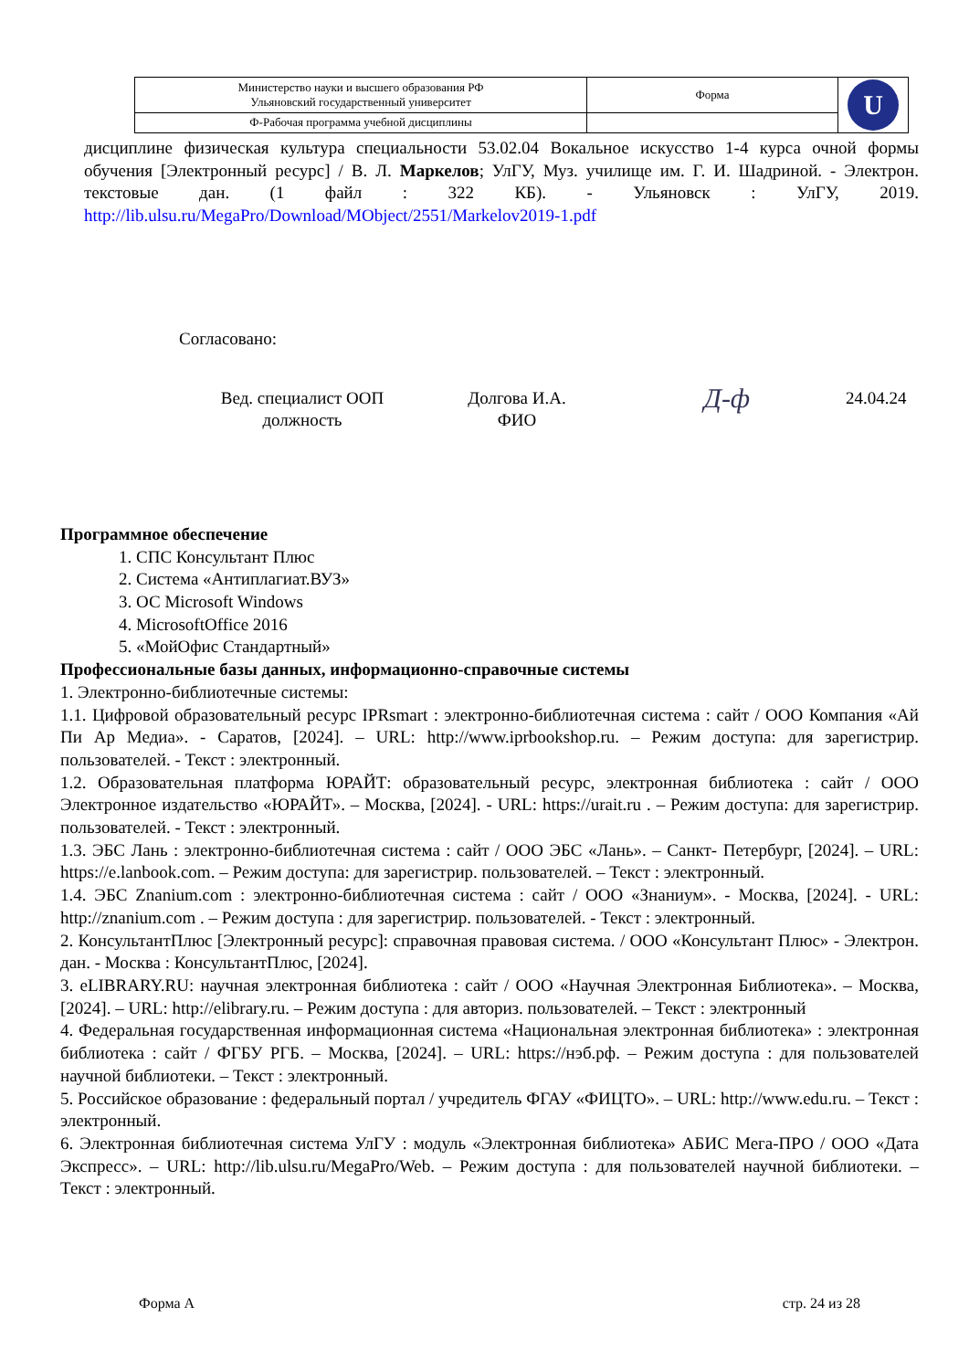| Министерство науки и высшего образования РФ Ульяновский государственный университет | Форма | U |
| Ф-Рабочая программа учебной дисциплины | | |
дисциплине физическая культура специальности 53.02.04 Вокальное искусство 1-4 курса очной формы обучения [Электронный ресурс] / В. Л. Маркелов; УлГУ, Муз. училище им. Г. И. Шадриной. - Электрон. текстовые дан. (1 файл : 322 КБ). - Ульяновск : УлГУ, 2019. http://lib.ulsu.ru/MegaPro/Download/MObject/2551/Markelov2019-1.pdf
Согласовано:
Вед. специалист ООП
должность
Долгова И.А.
ФИО
Д‑ф
24.04.24
Программное обеспечение
1. СПС Консультант Плюс
2. Система «Антиплагиат.ВУЗ»
3. ОС Microsoft Windows
4. MicrosoftOffice 2016
5. «МойОфис Стандартный»
Профессиональные базы данных, информационно-справочные системы
1. Электронно-библиотечные системы:
1.1. Цифровой образовательный ресурс IPRsmart : электронно-библиотечная система : сайт / ООО Компания «Ай Пи Ар Медиа». - Саратов, [2024]. – URL: http://www.iprbookshop.ru. – Режим доступа: для зарегистрир. пользователей. - Текст : электронный.
1.2. Образовательная платформа ЮРАЙТ: образовательный ресурс, электронная библиотека : сайт / ООО Электронное издательство «ЮРАЙТ». – Москва, [2024]. - URL: https://urait.ru . – Режим доступа: для зарегистрир. пользователей. - Текст : электронный.
1.3. ЭБС Лань : электронно-библиотечная система : сайт / ООО ЭБС «Лань». – Санкт- Петербург, [2024]. – URL: https://e.lanbook.com. – Режим доступа: для зарегистрир. пользователей. – Текст : электронный.
1.4. ЭБС Znanium.com : электронно-библиотечная система : сайт / ООО «Знаниум». - Москва, [2024]. - URL: http://znanium.com . – Режим доступа : для зарегистрир. пользователей. - Текст : электронный.
2. КонсультантПлюс [Электронный ресурс]: справочная правовая система. / ООО «Консультант Плюс» - Электрон. дан. - Москва : КонсультантПлюс, [2024].
3. eLIBRARY.RU: научная электронная библиотека : сайт / ООО «Научная Электронная Библиотека». – Москва, [2024]. – URL: http://elibrary.ru. – Режим доступа : для авториз. пользователей. – Текст : электронный
4. Федеральная государственная информационная система «Национальная электронная библиотека» : электронная библиотека : сайт / ФГБУ РГБ. – Москва, [2024]. – URL: https://нэб.рф. – Режим доступа : для пользователей научной библиотеки. – Текст : электронный.
5. Российское образование : федеральный портал / учредитель ФГАУ «ФИЦТО». – URL: http://www.edu.ru. – Текст : электронный.
6. Электронная библиотечная система УлГУ : модуль «Электронная библиотека» АБИС Мега-ПРО / ООО «Дата Экспресс». – URL: http://lib.ulsu.ru/MegaPro/Web. – Режим доступа : для пользователей научной библиотеки. – Текст : электронный.
Форма А стр. 24 из 28